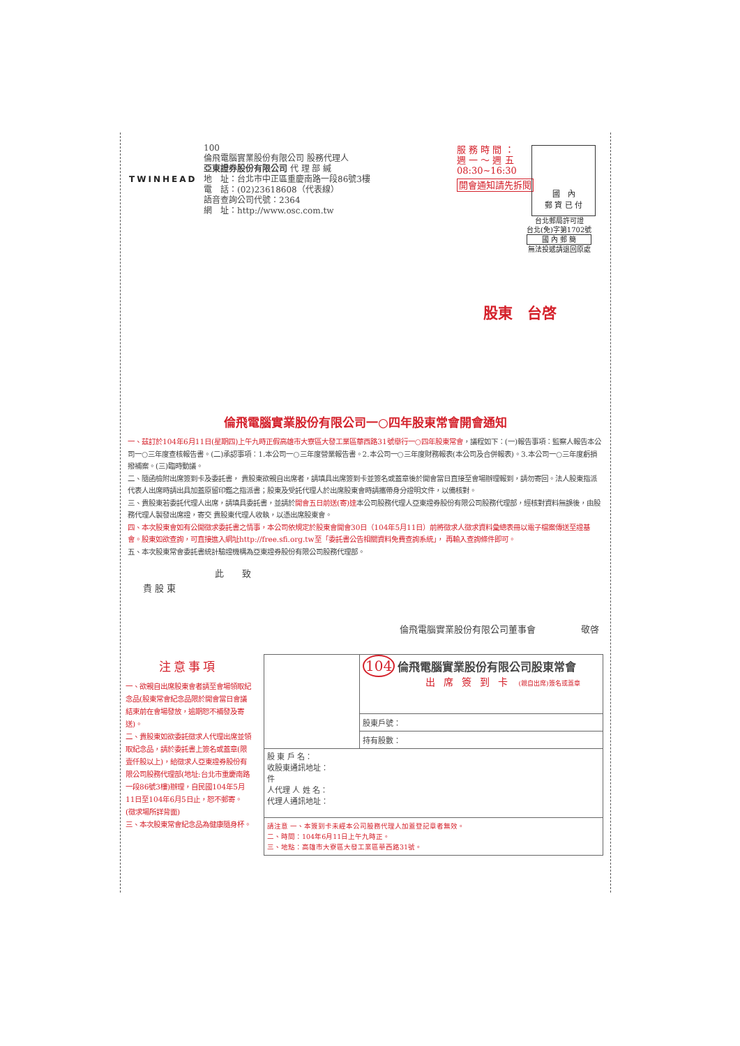TWINHEAD
100
倫飛電腦實業股份有限公司 股務代理人
亞東證券股份有限公司 代 理 部 緘
地　址：台北市中正區重慶南路一段86號3樓
電　話：(02)23618608（代表線）
語音查詢公司代號：2364
網　址：http://www.osc.com.tw
服 務 時 間 ：
週 一 ～ 週 五
08:30~16:30
開會通知請先拆閱
國　內
郵 資 已 付
台北郵局許可證
台北(免)字第1702號
國 內 郵 簡
無法投遞請退回原處
股東　台啓
倫飛電腦實業股份有限公司一○四年股東常會開會通知
一、茲訂於104年6月11日(星期四)上午九時正假高雄市大寮區大發工業區華西路31號舉行一○四年股東常會，議程如下：(一)報告事項：監察人報告本公司一○三年度查核報告書。(二)承認事項：1.本公司一○三年度營業報告書。2.本公司一○三年度財務報表(本公司及合併報表)。3.本公司一○三年度虧損撥補案。(三)臨時動議。
二、隨函檢附出席簽到卡及委託書， 貴股東欲親自出席者，請填具出席簽到卡並簽名或蓋章後於開會當日直接至會場辦理報到，請勿寄回。法人股東指派代表人出席時請出具加蓋原留印鑑之指派書；股東及受託代理人於出席股東會時請攜帶身分證明文件，以備核對。
三、貴股東若委託代理人出席，請填具委託書，並請於開會五日前送(寄)達本公司股務代理人亞東證券股份有限公司股務代理部，經核對資料無誤後，由股務代理人製發出席證，寄交 貴股東代理人收執，以憑出席股東會。
四、本次股東會如有公開徵求委託書之情事，本公司依規定於股東會開會30日（104年5月11日）前將徵求人徵求資料彙總表冊以電子檔案傳送至證基會。股東如欲查詢，可直接進入網址http://free.sfi.org.tw至「委託書公告相關資料免費查詢系統」， 再輸入查詢條件即可。
五、本次股東常會委託書統計驗證機構為亞東證券股份有限公司股務代理部。
此　　致
貴 股 東
倫飛電腦實業股份有限公司董事會　　　　　敬啓
注意事項
一、欲親自出席股東會者請至會場領取紀念品(股東常會紀念品限於開會當日會議結束前在會場發放，逾期恕不補發及寄送)。
二、貴股東如欲委託徵求人代理出席並領取紀念品，請於委託書上簽名或蓋章(限壹仟股以上)，給徵求人亞東證券股份有限公司股務代理部(地址:台北市重慶南路一段86號3樓)辦理，自民國104年5月11日至104年6月5日止，恕不郵寄。(徵求場所詳背面)
三、本次股東常會紀念品為健康隨身杯。
| | 104 倫飛電腦實業股份有限公司股東常會 出席簽到卡 (親自出席)簽名或蓋章 |
| | 股東戶號： |
| | 持有股數： |
| 股 東 戶 名： 收股東通訊地址： 件 人代理 人 姓 名： 代理人通訊地址： | |
| 請注意 一、本簽到卡未經本公司股務代理人加蓋登記章者無效。 二、時間：104年6月11日上午九時正。 三、地點：高雄市大寮區大發工業區華西路31號。 | |